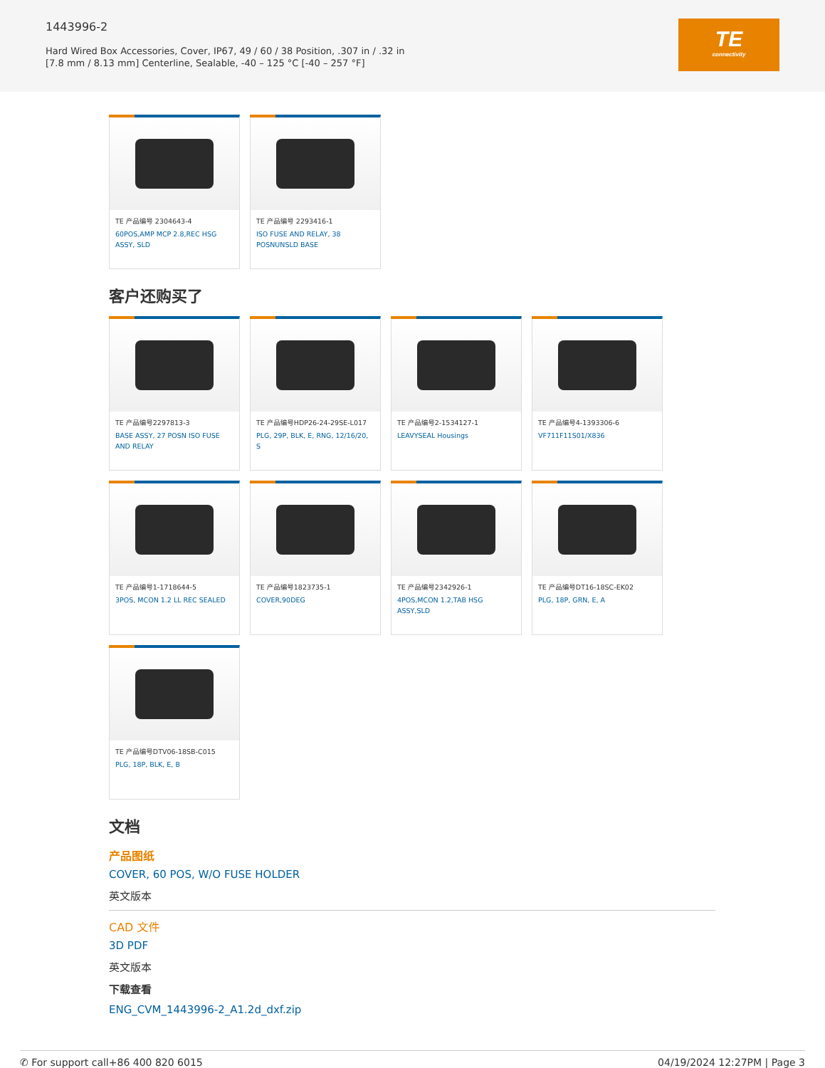1443996-2
Hard Wired Box Accessories, Cover, IP67, 49 / 60 / 38 Position, .307 in / .32 in [7.8 mm / 8.13 mm] Centerline, Sealable, -40 – 125 °C [-40 – 257 °F]
TE
connectivity
TE 产品编号 2304643-4
60POS,AMP MCP 2.8,REC HSG ASSY, SLD
TE 产品编号 2293416-1
ISO FUSE AND RELAY, 38 POSNUNSLD BASE
客户还购买了
TE 产品编号2297813-3
BASE ASSY, 27 POSN ISO FUSE AND RELAY
TE 产品编号HDP26-24-29SE-L017
PLG, 29P, BLK, E, RNG, 12/16/20, S
TE 产品编号2-1534127-1
LEAVYSEAL Housings
TE 产品编号4-1393306-6
VF711F11S01/X836
TE 产品编号1-1718644-5
3POS, MCON 1.2 LL REC SEALED
TE 产品编号1823735-1
COVER,90DEG
TE 产品编号2342926-1
4POS,MCON 1.2,TAB HSG ASSY,SLD
TE 产品编号DT16-18SC-EK02
PLG, 18P, GRN, E, A
TE 产品编号DTV06-18SB-C015
PLG, 18P, BLK, E, B
文档
产品图纸
COVER, 60 POS, W/O FUSE HOLDER
英文版本
CAD 文件
3D PDF
英文版本
下载查看
ENG_CVM_1443996-2_A1.2d_dxf.zip
✆ For support call+86 400 820 6015 04/19/2024 12:27PM | Page 3